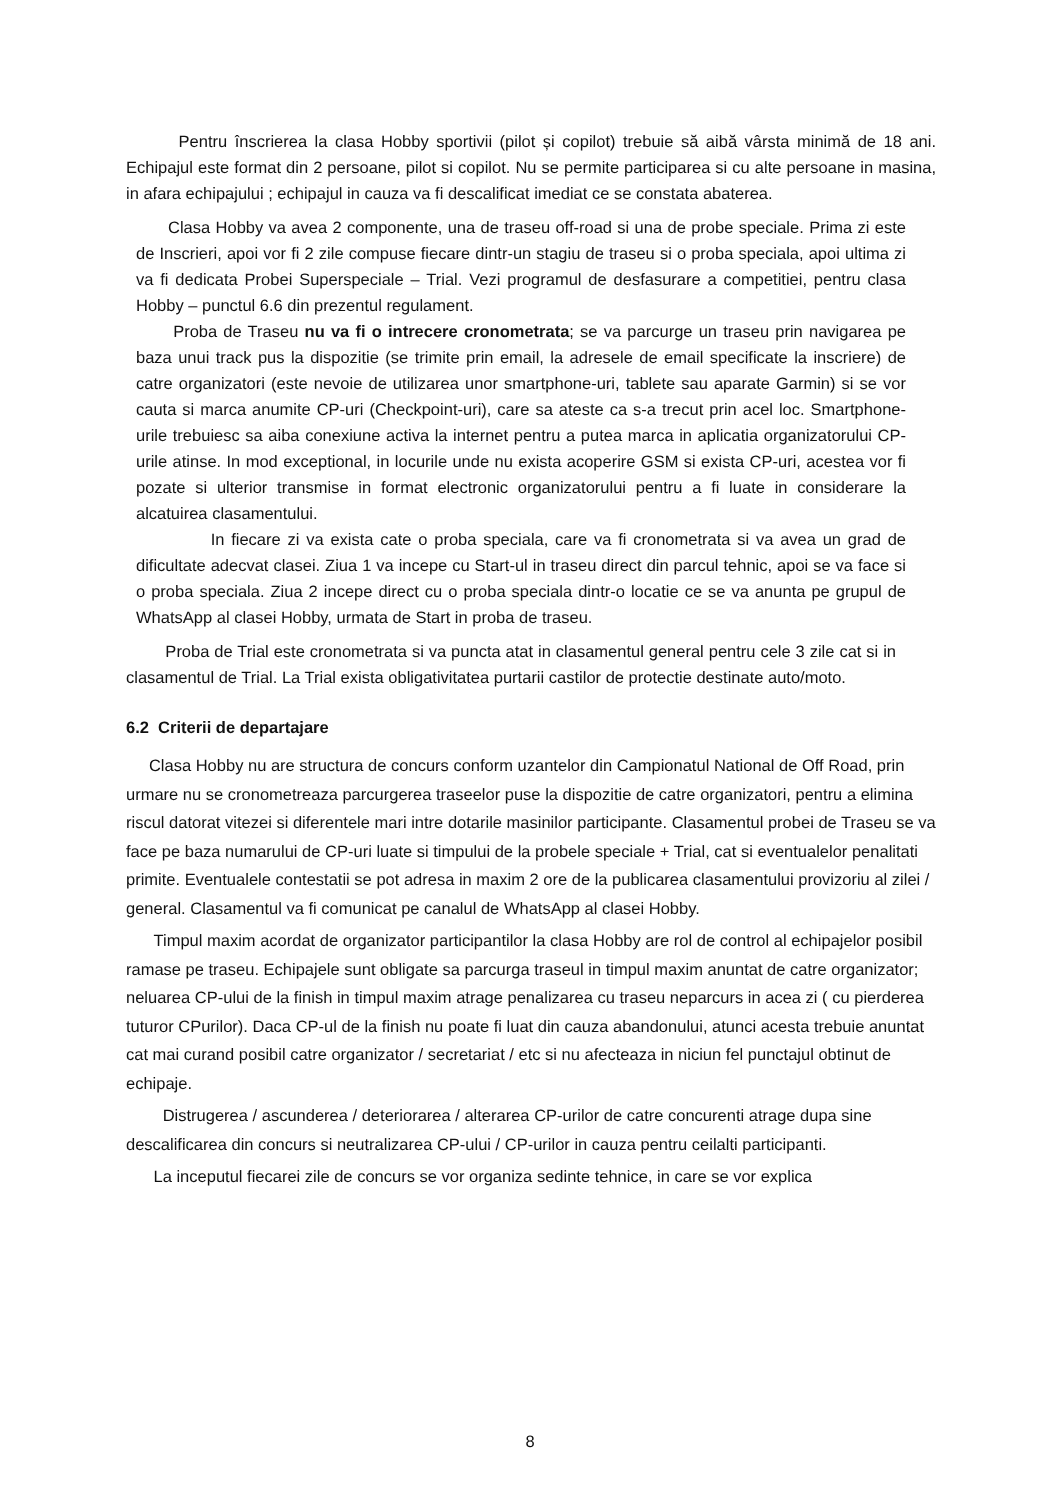Pentru înscrierea la clasa Hobby sportivii (pilot și copilot) trebuie să aibă vârsta minimă de 18 ani. Echipajul este format din 2 persoane, pilot si copilot. Nu se permite participarea si cu alte persoane in masina, in afara echipajului ; echipajul in cauza va fi descalificat imediat ce se constata abaterea.
Clasa Hobby va avea 2 componente, una de traseu off-road si una de probe speciale. Prima zi este de Inscrieri, apoi vor fi 2 zile compuse fiecare dintr-un stagiu de traseu si o proba speciala, apoi ultima zi va fi dedicata Probei Superspeciale – Trial. Vezi programul de desfasurare a competitiei, pentru clasa Hobby – punctul 6.6 din prezentul regulament.
Proba de Traseu nu va fi o intrecere cronometrata; se va parcurge un traseu prin navigarea pe baza unui track pus la dispozitie (se trimite prin email, la adresele de email specificate la inscriere) de catre organizatori (este nevoie de utilizarea unor smartphone-uri, tablete sau aparate Garmin) si se vor cauta si marca anumite CP-uri (Checkpoint-uri), care sa ateste ca s-a trecut prin acel loc. Smartphone-urile trebuiesc sa aiba conexiune activa la internet pentru a putea marca in aplicatia organizatorului CP-urile atinse. In mod exceptional, in locurile unde nu exista acoperire GSM si exista CP-uri, acestea vor fi pozate si ulterior transmise in format electronic organizatorului pentru a fi luate in considerare la alcatuirea clasamentului.
In fiecare zi va exista cate o proba speciala, care va fi cronometrata si va avea un grad de dificultate adecvat clasei. Ziua 1 va incepe cu Start-ul in traseu direct din parcul tehnic, apoi se va face si o proba speciala. Ziua 2 incepe direct cu o proba speciala dintr-o locatie ce se va anunta pe grupul de WhatsApp al clasei Hobby, urmata de Start in proba de traseu.
Proba de Trial este cronometrata si va puncta atat in clasamentul general pentru cele 3 zile cat si in clasamentul de Trial. La Trial exista obligativitatea purtarii castilor de protectie destinate auto/moto.
6.2 Criterii de departajare
Clasa Hobby nu are structura de concurs conform uzantelor din Campionatul National de Off Road, prin urmare nu se cronometreaza parcurgerea traseelor puse la dispozitie de catre organizatori, pentru a elimina riscul datorat vitezei si diferentele mari intre dotarile masinilor participante. Clasamentul probei de Traseu se va face pe baza numarului de CP-uri luate si timpului de la probele speciale + Trial, cat si eventualelor penalitati primite. Eventualele contestatii se pot adresa in maxim 2 ore de la publicarea clasamentului provizoriu al zilei / general. Clasamentul va fi comunicat pe canalul de WhatsApp al clasei Hobby.
Timpul maxim acordat de organizator participantilor la clasa Hobby are rol de control al echipajelor posibil ramase pe traseu. Echipajele sunt obligate sa parcurga traseul in timpul maxim anuntat de catre organizator; neluarea CP-ului de la finish in timpul maxim atrage penalizarea cu traseu neparcurs in acea zi ( cu pierderea tuturor CPurilor). Daca CP-ul de la finish nu poate fi luat din cauza abandonului, atunci acesta trebuie anuntat cat mai curand posibil catre organizator / secretariat / etc si nu afecteaza in niciun fel punctajul obtinut de echipaje.
Distrugerea / ascunderea / deteriorarea / alterarea CP-urilor de catre concurenti atrage dupa sine descalificarea din concurs si neutralizarea CP-ului / CP-urilor in cauza pentru ceilalti participanti.
La inceputul fiecarei zile de concurs se vor organiza sedinte tehnice, in care se vor explica
8